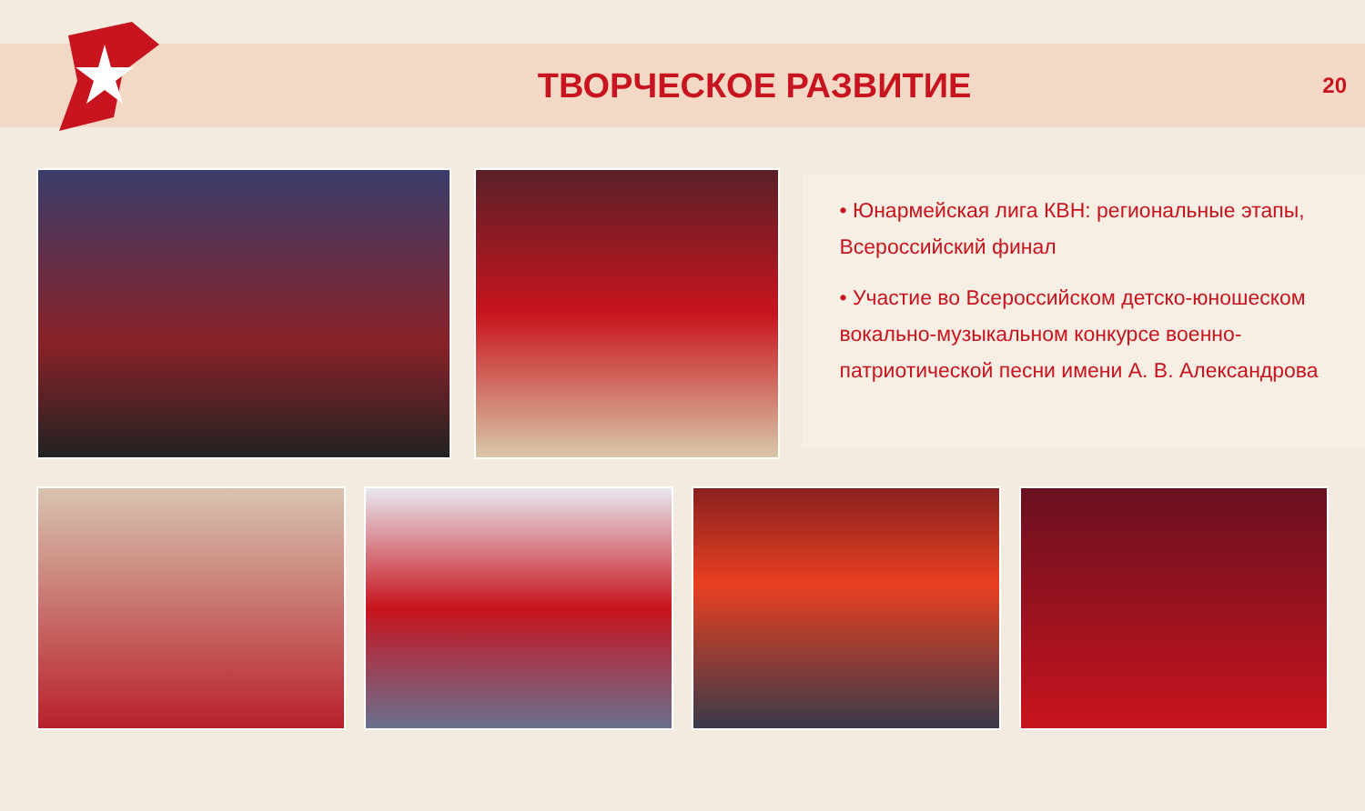ТВОРЧЕСКОЕ РАЗВИТИЕ
20
• Юнармейская лига КВН: региональные этапы, Всероссийский финал
• Участие во Всероссийском детско-юношеском вокально-музыкальном конкурсе военно-патриотической песни имени А. В. Александрова